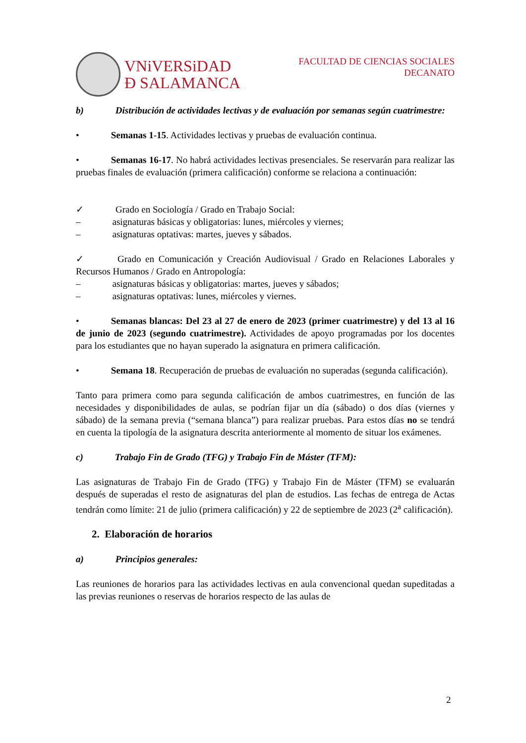VNiVERSiDAD
Ð SALAMANCA
FACULTAD DE CIENCIAS SOCIALES
DECANATO
b) Distribución de actividades lectivas y de evaluación por semanas según cuatrimestre:
• Semanas 1-15. Actividades lectivas y pruebas de evaluación continua.
• Semanas 16-17. No habrá actividades lectivas presenciales. Se reservarán para realizar las pruebas finales de evaluación (primera calificación) conforme se relaciona a continuación:
✓ Grado en Sociología / Grado en Trabajo Social:
– asignaturas básicas y obligatorias: lunes, miércoles y viernes;
– asignaturas optativas: martes, jueves y sábados.
✓ Grado en Comunicación y Creación Audiovisual / Grado en Relaciones Laborales y Recursos Humanos / Grado en Antropología:
– asignaturas básicas y obligatorias: martes, jueves y sábados;
– asignaturas optativas: lunes, miércoles y viernes.
• Semanas blancas: Del 23 al 27 de enero de 2023 (primer cuatrimestre) y del 13 al 16 de junio de 2023 (segundo cuatrimestre). Actividades de apoyo programadas por los docentes para los estudiantes que no hayan superado la asignatura en primera calificación.
• Semana 18. Recuperación de pruebas de evaluación no superadas (segunda calificación).
Tanto para primera como para segunda calificación de ambos cuatrimestres, en función de las necesidades y disponibilidades de aulas, se podrían fijar un día (sábado) o dos días (viernes y sábado) de la semana previa (“semana blanca”) para realizar pruebas. Para estos días no se tendrá en cuenta la tipología de la asignatura descrita anteriormente al momento de situar los exámenes.
c) Trabajo Fin de Grado (TFG) y Trabajo Fin de Máster (TFM):
Las asignaturas de Trabajo Fin de Grado (TFG) y Trabajo Fin de Máster (TFM) se evaluarán después de superadas el resto de asignaturas del plan de estudios. Las fechas de entrega de Actas tendrán como límite: 21 de julio (primera calificación) y 22 de septiembre de 2023 (2<sup>a</sup> calificación).
2. Elaboración de horarios
a) Principios generales:
Las reuniones de horarios para las actividades lectivas en aula convencional quedan supeditadas a las previas reuniones o reservas de horarios respecto de las aulas de
2